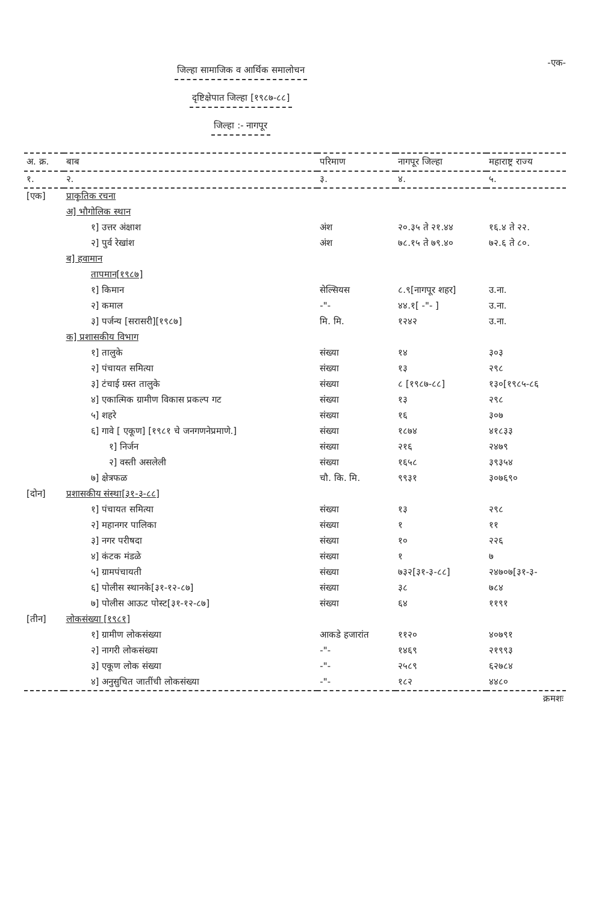जिल्हा सामाजिक व आर्थिक समालोचन
दृष्टिक्षेपात जिल्हा [१९८७-८८]
जिल्हा :- नागपूर
-एक-
| अ. क्र. | बाब | परिमाण | नागपूर जिल्हा | महाराष्ट्र राज्य |
| --- | --- | --- | --- | --- |
| १. | २. | ३. | ४. | ५. |
| [एक] | प्राकृतिक रचना | | | |
| | अ] भौगोलिक स्थान | | | |
| | १] उत्तर अंक्षाश | अंश | २०.३५ ते २१.४४ | १६.४ ते २२. |
| | २] पुर्व रेखांश | अंश | ७८.१५ ते ७९.४० | ७२.६ ते ८०. |
| | ब] हवामान | | | |
| | तापमान[१९८७] | | | |
| | १] किमान | सेल्सियस | ८.९[नागपूर शहर] | उ.ना. |
| | २] कमाल | -"- | ४४.१[ -"- ] | उ.ना. |
| | ३] पर्जन्य [सरासरी][१९८७] | मि. मि. | १२४२ | उ.ना. |
| | क] प्रशासकीय विभाग | | | |
| | १] तालुके | संख्या | १४ | ३०३ |
| | २] पंचायत समित्या | संख्या | १३ | २९८ |
| | ३] टंचाई ग्रस्त तालुके | संख्या | ८ [१९८७-८८] | १३०[१९८५-८६ |
| | ४] एकात्मिक ग्रामीण विकास प्रकल्प गट | संख्या | १३ | २९८ |
| | ५] शहरे | संख्या | १६ | ३०७ |
| | ६] गावे [ एकूण] [१९८१ चे जनगणनेप्रमाणे.] | संख्या | १८७४ | ४१८३३ |
| | १] निर्जन | संख्या | २१६ | २४७९ |
| | २] वस्ती असलेली | संख्या | १६५८ | ३९३५४ |
| | ७] क्षेत्रफळ | चौ. कि. मि. | ९९३१ | ३०७६९० |
| [दोन] | प्रशासकीय संस्था[३१-३-८८] | | | |
| | १] पंचायत समित्या | संख्या | १३ | २९८ |
| | २] महानगर पालिका | संख्या | १ | ११ |
| | ३] नगर परीषदा | संख्या | १० | २२६ |
| | ४] कंटक मंडळे | संख्या | १ | ७ |
| | ५] ग्रामपंचायती | संख्या | ७३२[३१-३-८८] | २४७०७[३१-३- |
| | ६] पोलीस स्थानके[३१-१२-८७] | संख्या | ३८ | ७८४ |
| | ७] पोलीस आऊट पोस्ट[३१-१२-८७] | संख्या | ६४ | ११९१ |
| [तीन] | लोकसंख्या [१९८१] | | | |
| | १] ग्रामीण लोकसंख्या | आकडे हजारांत | ११२० | ४०७९१ |
| | २] नागरी लोकसंख्या | -"- | १४६९ | २१९९३ |
| | ३] एकूण लोक संख्या | -"- | २५८९ | ६२७८४ |
| | ४] अनुसुचित जातींची लोकसंख्या | -"- | १८२ | ४४८० |
| क्रमशः | | | | |